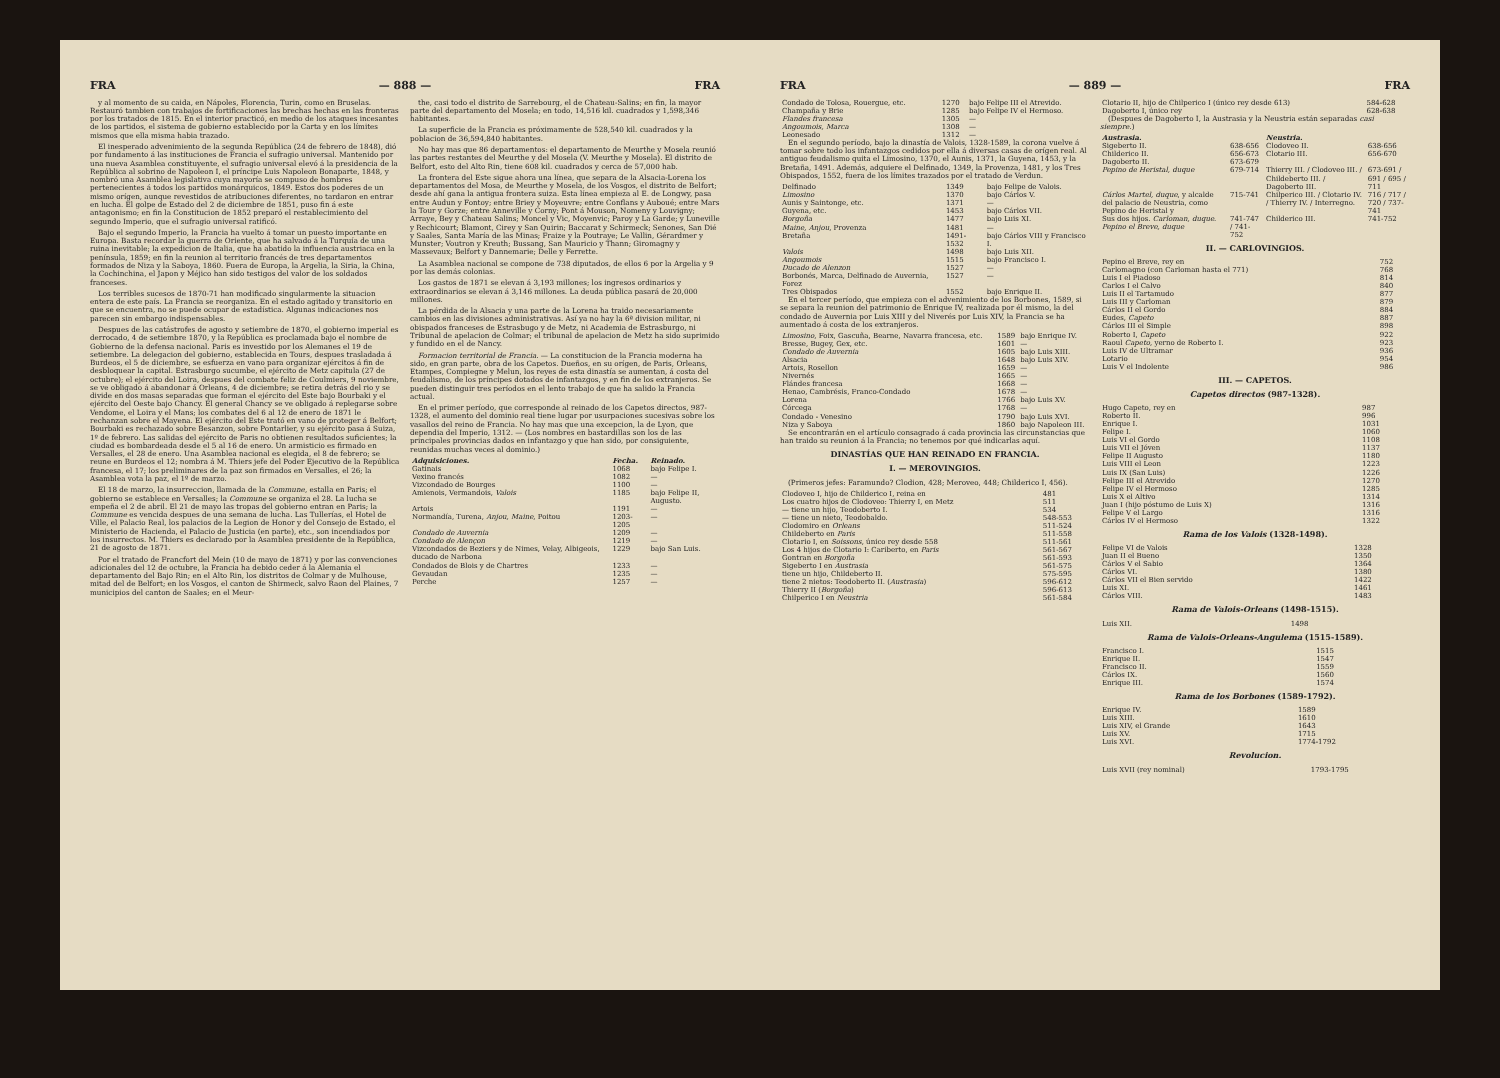FRA — 888 — FRA
y al momento de su caida, en Nápoles, Florencia, Turin, como en Bruselas. Restauró tambien con trabajos de fortificaciones las brechas hechas en las fronteras por los tratados de 1815. En el interior practicó, en medio de los ataques incesantes de los partidos, el sistema de gobierno establecido por la Carta y en los límites mismos que ella misma habia trazado.
El inesperado advenimiento de la segunda República (24 de febrero de 1848), dió por fundamento á las instituciones de Francia el sufragio universal. Mantenido por una nueva Asamblea constituyente, el sufragio universal elevó á la presidencia de la República al sobrino de Napoleon I, el príncipe Luis Napoleon Bonaparte, 1848, y nombró una Asamblea legislativa cuya mayoría se compuso de hombres pertenecientes á todos los partidos monárquicos, 1849. Estos dos poderes de un mismo orígen, aunque revestidos de atribuciones diferentes, no tardaron en entrar en lucha. El golpe de Estado del 2 de diciembre de 1851, puso fin á este antagonismo; en fin la Constitucion de 1852 preparó el restablecimiento del segundo Imperio, que el sufragio universal ratificó.
Bajo el segundo Imperio, la Francia ha vuelto á tomar un puesto importante en Europa. Basta recordar la guerra de Oriente, que ha salvado á la Turquía de una ruina inevitable; la expedicion de Italia, que ha abatido la influencia austriaca en la península, 1859; en fin la reunion al territorio francés de tres departamentos formados de Niza y la Saboya, 1860. Fuera de Europa, la Argelia, la Siria, la China, la Cochinchina, el Japon y Méjico han sido testigos del valor de los soldados franceses.
Los terribles sucesos de 1870-71 han modificado singularmente la situacion entera de este país. La Francia se reorganiza. En el estado agitado y transitorio en que se encuentra, no se puede ocupar de estadística. Algunas indicaciones nos parecen sin embargo indispensables.
Despues de las catástrofes de agosto y setiembre de 1870, el gobierno imperial es derrocado, 4 de setiembre 1870, y la República es proclamada bajo el nombre de Gobierno de la defensa nacional. Paris es investido por los Alemanes el 19 de setiembre. La delegacion del gobierno, establecida en Tours, despues trasladada á Burdeos, el 5 de diciembre, se esfuerza en vano para organizar ejércitos á fin de desbloquear la capital. Estrasburgo sucumbe, el ejército de Metz capitula (27 de octubre); el ejército del Loira, despues del combate feliz de Coulmiers, 9 noviembre, se ve obligado á abandonar á Orleans, 4 de diciembre; se retira detrás del rio y se divide en dos masas separadas que forman el ejército del Este bajo Bourbaki y el ejército del Oeste bajo Chancy. El general Chancy se ve obligado á replegarse sobre Vendome, el Loira y el Mans; los combates del 6 al 12 de enero de 1871 le rechanzan sobre el Mayena. El ejército del Este trató en vano de proteger á Belfort; Bourbaki es rechazado sobre Besanzon, sobre Pontarlier, y su ejército pasa á Suiza, 1º de febrero. Las salidas del ejército de Paris no obtienen resultados suficientes; la ciudad es bombardeada desde el 5 al 16 de enero. Un armisticio es firmado en Versalles, el 28 de enero. Una Asamblea nacional es elegida, el 8 de febrero; se reune en Burdeos el 12; nombra á M. Thiers jefe del Poder Ejecutivo de la República francesa, el 17; los preliminares de la paz son firmados en Versalles, el 26; la Asamblea vota la paz, el 1º de marzo.
El 18 de marzo, la insurreccion, llamada de la Commune, estalla en Paris; el gobierno se establece en Versalles; la Commune se organiza el 28. La lucha se empeña el 2 de abril. El 21 de mayo las tropas del gobierno entran en Paris; la Commune es vencida despues de una semana de lucha. Las Tullerías, el Hotel de Ville, el Palacio Real, los palacios de la Legion de Honor y del Consejo de Estado, el Ministerio de Hacienda, el Palacio de Justicia (en parte), etc., son incendiados por los insurrectos. M. Thiers es declarado por la Asamblea presidente de la República, 21 de agosto de 1871.
Por el tratado de Francfort del Mein (10 de mayo de 1871) y por las convenciones adicionales del 12 de octubre, la Francia ha debido ceder á la Alemania el departamento del Bajo Rin; en el Alto Rin, los distritos de Colmar y de Mulhouse, mitad del de Belfort; en los Vosgos, el canton de Shirmeck, salvo Raon del Plaines, 7 municipios del canton de Saales; en el Meur-
the, casi todo el distrito de Sarrebourg, el de Chateau-Salins; en fin, la mayor parte del departamento del Mosela; en todo, 14,516 kil. cuadrados y 1,598,346 habitantes.
La superficie de la Francia es próximamente de 528,540 kil. cuadrados y la poblacion de 36,594,840 habitantes.
No hay mas que 86 departamentos: el departamento de Meurthe y Mosela reunió las partes restantes del Meurthe y del Mosela (V. Meurthe y Mosela). El distrito de Belfort, esto del Alto Rin, tiene 608 kil. cuadrados y cerca de 57,000 hab.
La frontera del Este sigue ahora una línea, que separa de la Alsacia-Lorena los departamentos del Mosa, de Meurthe y Mosela, de los Vosgos, el distrito de Belfort; desde ahí gana la antigua frontera suiza. Esta línea empieza al E. de Longwy, pasa entre Audun y Fontoy; entre Briey y Moyeuvre; entre Conflans y Auboué; entre Mars la Tour y Gorze; entre Anneville y Corny; Pont á Mouson, Nomeny y Louvigny; Arraye, Bey y Chateau Salins; Moncel y Vic, Moyenvic; Paroy y La Garde; y Luneville y Rechicourt; Blamont, Cirey y San Quirin; Baccarat y Schirmeck; Senones, San Dié y Saales, Santa María de las Minas; Fraize y la Poutraye; Le Vallin, Gérardmer y Munster; Voutron y Kreuth; Bussang, San Mauricio y Thann; Giromagny y Massevaux; Belfort y Dannemarie; Delle y Ferrette.
La Asamblea nacional se compone de 738 diputados, de ellos 6 por la Argelia y 9 por las demás colonias.
Los gastos de 1871 se elevan á 3,193 millones; los ingresos ordinarios y extraordinarios se elevan á 3,146 millones. La deuda pública pasará de 20,000 millones.
La pérdida de la Alsacia y una parte de la Lorena ha traido necesariamente cambios en las divisiones administrativas. Así ya no hay la 6ª division militar, ni obispados franceses de Estrasbugo y de Metz, ni Academia de Estrasburgo, ni Tribunal de apelacion de Colmar; el tribunal de apelacion de Metz ha sido suprimido y fundido en el de Nancy.
Formacion territorial de Francia. — La constitucion de la Francia moderna ha sido, en gran parte, obra de los Capetos. Dueños, en su orígen, de Paris, Orleans, Etampes, Compiegne y Melun, los reyes de esta dinastía se aumentan, á costa del feudalismo, de los príncipes dotados de infantazgos, y en fin de los extranjeros. Se pueden distinguir tres períodos en el lento trabajo de que ha salido la Francia actual.
En el primer período, que corresponde al reinado de los Capetos directos, 987-1328, el aumento del dominio real tiene lugar por usurpaciones sucesivas sobre los vasallos del reino de Francia. No hay mas que una excepcion, la de Lyon, que dependia del Imperio, 1312. — (Los nombres en bastardillas son los de las principales provincias dados en infantazgo y que han sido, por consiguiente, reunidas muchas veces al dominio.)
| Adquisiciones. | Fecha. | Reinado. |
| --- | --- | --- |
| Gatinais | 1068 | bajo Felipe I. |
| Vexino francés | 1082 | — |
| Vizcondado de Bourges | 1100 | — |
| Amienois, Vermandois, Valois | 1185 | bajo Felipe II, Augusto. |
| Artois | 1191 | — |
| Normandía, Turena, Anjou, Maine , Poitou | 1203-1205 | — |
| Condado de Auvernia | 1209 | — |
| Condado de Alençon | 1219 | — |
| Vizcondados de Beziers y de Nimes, Velay, Albigeois, ducado de Narbona | 1229 | bajo San Luis. |
| Condados de Blois y de Chartres | 1233 | — |
| Gevaudan | 1235 | — |
| Perche | 1257 | — |
FRA — 889 — FRA
| Condado de Tolosa, Rouergue, etc. | 1270 | bajo Felipe III el Atrevido. |
| Champaña y Brie | 1285 | bajo Felipe IV el Hermoso. |
| Flandes francesa | 1305 | — |
| Angoumois, Marca | 1308 | — |
| Leonesado | 1312 | — |
En el segundo período, bajo la dinastía de Valois, 1328-1589, la corona vuelve á tomar sobre todo los infantazgos cedidos por ella á diversas casas de orígen real. Al antiguo feudalismo quita el Limosino, 1370, el Aunis, 1371, la Guyena, 1453, y la Bretaña, 1491. Además, adquiere el Delfinado, 1349, la Provenza, 1481, y los Tres Obispados, 1552, fuera de los límites trazados por el tratado de Verdun.
| Delfinado | 1349 | bajo Felipe de Valois. |
| Limosino | 1370 | bajo Cárlos V. |
| Aunis y Saintonge, etc. | 1371 | — |
| Guyena, etc. | 1453 | bajo Cárlos VII. |
| Borgoña | 1477 | bajo Luis XI. |
| Maine, Anjou , Provenza | 1481 | — |
| Bretaña | 1491-1532 | bajo Cárlos VIII y Francisco I. |
| Valois | 1498 | bajo Luis XII. |
| Angoumois | 1515 | bajo Francisco I. |
| Ducado de Alenzon | 1527 | — |
| Borbonés, Marca, Delfinado de Auvernia, Forez | 1527 | — |
| Tres Obispados | 1552 | bajo Enrique II. |
En el tercer período, que empieza con el advenimiento de los Borbones, 1589, si se separa la reunion del patrimonio de Enrique IV, realizada por él mismo, la del condado de Auvernia por Luis XIII y del Niverés por Luis XIV, la Francia se ha aumentado á costa de los extranjeros.
| Limosino , Foix, Gascuña, Bearne, Navarra francesa, etc. | 1589 | bajo Enrique IV. |
| Bresse, Bugey, Gex, etc. | 1601 | — |
| Condado de Auvernia | 1605 | bajo Luis XIII. |
| Alsacia | 1648 | bajo Luis XIV. |
| Artois, Rosellon | 1659 | — |
| Nivernés | 1665 | — |
| Flándes francesa | 1668 | — |
| Henao, Cambrésis, Franco-Condado | 1678 | — |
| Lorena | 1766 | bajo Luis XV. |
| Córcega | 1768 | — |
| Condado - Venesino | 1790 | bajo Luis XVI. |
| Niza y Saboya | 1860 | bajo Napoleon III. |
Se encontrarán en el artículo consagrado á cada provincia las circunstancias que han traido su reunion á la Francia; no tenemos por qué indicarlas aquí.
DINASTÍAS QUE HAN REINADO EN FRANCIA.
I. — MEROVINGIOS.
(Primeros jefes: Faramundo? Clodion, 428; Meroveo, 448; Childerico I, 456).
| Clodoveo I, hijo de Childerico I, reina en | 481 |
| Los cuatro hijos de Clodoveo: Thierry I, en Metz | 511 |
| — tiene un hijo, Teodoberto I. | 534 |
| — tiene un nieto, Teodobaldo. | 548-553 |
| Clodomiro en Orleans | 511-524 |
| Childeberto en Paris | 511-558 |
| Clotario I, en Soissons , único rey desde 558 | 511-561 |
| Los 4 hijos de Clotario I: Cariberto, en Paris | 561-567 |
| Gontran en Borgoña | 561-593 |
| Sigeberto I en Austrasia | 561-575 |
| tiene un hijo, Childeberto II. | 575-595 |
| tiene 2 nietos: Teodoberto II. ( Austrasia ) | 596-612 |
| Thierry II ( Borgoña ) | 596-613 |
| Chilperico I en Neustria | 561-584 |
| Clotario II, hijo de Chilperico I (único rey desde 613) | 584-628 |
| Dagoberto I, único rey | 628-638 |
(Despues de Dagoberto I, la Austrasia y la Neustria están separadas casi siempre.)
| Austrasia. | | Neustria. | |
| --- | --- | --- | --- |
| Sigeberto II. | 638-656 | Clodoveo II. | 638-656 |
| Childerico II. | 656-673 | Clotario III. | 656-670 |
| Dagoberto II. | 673-679 | | |
| Pepino de Heristal, duque | 679-714 | Thierry III. / Clodoveo III. / Childeberto III. / Dagoberto III. | 673-691 / 691 / 695 / 711 |
| Cárlos Martel, duque , y alcalde del palacio de Neustria, como Pepino de Heristal y | 715-741 | Chilperico III. / Clotario IV. / Thierry IV. / Interregno. | 716 / 717 / 720 / 737-741 |
| Sus dos hijos. Carloman, duque . Pepino el Breve, duque | 741-747 / 741-752 | Childerico III. | 741-752 |
II. — CARLOVINGIOS.
| Pepino el Breve, rey en | 752 |
| Carlomagno (con Carloman hasta el 771) | 768 |
| Luis I el Piadoso | 814 |
| Carlos I el Calvo | 840 |
| Luis II el Tartamudo | 877 |
| Luis III y Carloman | 879 |
| Cárlos II el Gordo | 884 |
| Eudes, Capeto | 887 |
| Cárlos III el Simple | 898 |
| Roberto I, Capeto | 922 |
| Raoul Capeto , yerno de Roberto I. | 923 |
| Luis IV de Ultramar | 936 |
| Lotario | 954 |
| Luis V el Indolente | 986 |
III. — CAPETOS.
Capetos directos (987-1328).
| Hugo Capeto, rey en | 987 |
| Roberto II. | 996 |
| Enrique I. | 1031 |
| Felipe I. | 1060 |
| Luis VI el Gordo | 1108 |
| Luis VII el Jóven | 1137 |
| Felipe II Augusto | 1180 |
| Luis VIII el Leon | 1223 |
| Luis IX (San Luis) | 1226 |
| Felipe III el Atrevido | 1270 |
| Felipe IV el Hermoso | 1285 |
| Luis X el Altivo | 1314 |
| Juan I (hijo póstumo de Luis X) | 1316 |
| Felipe V el Largo | 1316 |
| Cárlos IV el Hermoso | 1322 |
Rama de los Valois (1328-1498).
| Felipe VI de Valois | 1328 |
| Juan II el Bueno | 1350 |
| Cárlos V el Sabio | 1364 |
| Cárlos VI. | 1380 |
| Cárlos VII el Bien servido | 1422 |
| Luis XI. | 1461 |
| Cárlos VIII. | 1483 |
Rama de Valois-Orleans (1498-1515).
| Luis XII. | 1498 |
Rama de Valois-Orleans-Angulema (1515-1589).
| Francisco I. | 1515 |
| Enrique II. | 1547 |
| Francisco II. | 1559 |
| Cárlos IX. | 1560 |
| Enrique III. | 1574 |
Rama de los Borbones (1589-1792).
| Enrique IV. | 1589 |
| Luis XIII. | 1610 |
| Luis XIV, el Grande | 1643 |
| Luis XV. | 1715 |
| Luis XVI. | 1774-1792 |
Revolucion.
| Luis XVII (rey nominal) | 1793-1795 |